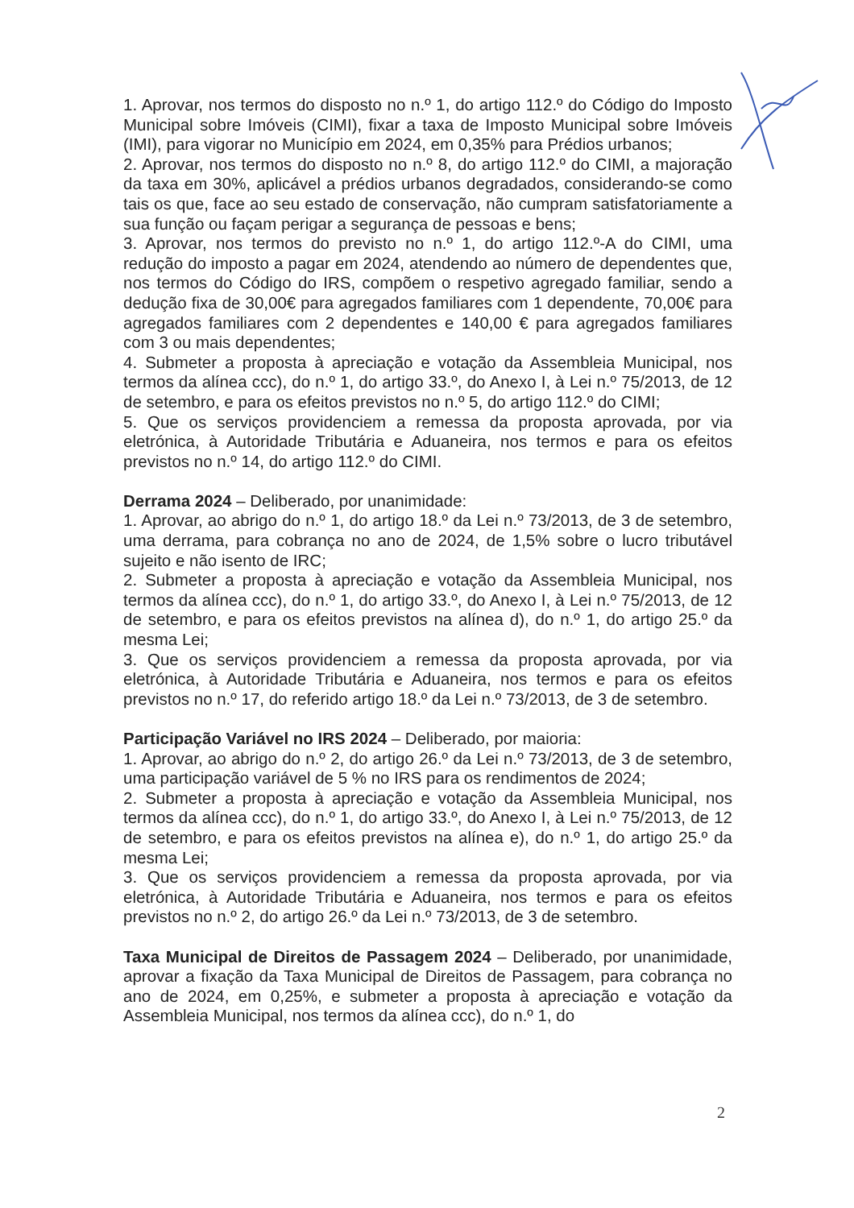1. Aprovar, nos termos do disposto no n.º 1, do artigo 112.º do Código do Imposto Municipal sobre Imóveis (CIMI), fixar a taxa de Imposto Municipal sobre Imóveis (IMI), para vigorar no Município em 2024, em 0,35% para Prédios urbanos;
2. Aprovar, nos termos do disposto no n.º 8, do artigo 112.º do CIMI, a majoração da taxa em 30%, aplicável a prédios urbanos degradados, considerando-se como tais os que, face ao seu estado de conservação, não cumpram satisfatoriamente a sua função ou façam perigar a segurança de pessoas e bens;
3. Aprovar, nos termos do previsto no n.º 1, do artigo 112.º-A do CIMI, uma redução do imposto a pagar em 2024, atendendo ao número de dependentes que, nos termos do Código do IRS, compõem o respetivo agregado familiar, sendo a dedução fixa de 30,00€ para agregados familiares com 1 dependente, 70,00€ para agregados familiares com 2 dependentes e 140,00 € para agregados familiares com 3 ou mais dependentes;
4. Submeter a proposta à apreciação e votação da Assembleia Municipal, nos termos da alínea ccc), do n.º 1, do artigo 33.º, do Anexo I, à Lei n.º 75/2013, de 12 de setembro, e para os efeitos previstos no n.º 5, do artigo 112.º do CIMI;
5. Que os serviços providenciem a remessa da proposta aprovada, por via eletrónica, à Autoridade Tributária e Aduaneira, nos termos e para os efeitos previstos no n.º 14, do artigo 112.º do CIMI.
Derrama 2024 – Deliberado, por unanimidade:
1. Aprovar, ao abrigo do n.º 1, do artigo 18.º da Lei n.º 73/2013, de 3 de setembro, uma derrama, para cobrança no ano de 2024, de 1,5% sobre o lucro tributável sujeito e não isento de IRC;
2. Submeter a proposta à apreciação e votação da Assembleia Municipal, nos termos da alínea ccc), do n.º 1, do artigo 33.º, do Anexo I, à Lei n.º 75/2013, de 12 de setembro, e para os efeitos previstos na alínea d), do n.º 1, do artigo 25.º da mesma Lei;
3. Que os serviços providenciem a remessa da proposta aprovada, por via eletrónica, à Autoridade Tributária e Aduaneira, nos termos e para os efeitos previstos no n.º 17, do referido artigo 18.º da Lei n.º 73/2013, de 3 de setembro.
Participação Variável no IRS 2024 – Deliberado, por maioria:
1. Aprovar, ao abrigo do n.º 2, do artigo 26.º da Lei n.º 73/2013, de 3 de setembro, uma participação variável de 5 % no IRS para os rendimentos de 2024;
2. Submeter a proposta à apreciação e votação da Assembleia Municipal, nos termos da alínea ccc), do n.º 1, do artigo 33.º, do Anexo I, à Lei n.º 75/2013, de 12 de setembro, e para os efeitos previstos na alínea e), do n.º 1, do artigo 25.º da mesma Lei;
3. Que os serviços providenciem a remessa da proposta aprovada, por via eletrónica, à Autoridade Tributária e Aduaneira, nos termos e para os efeitos previstos no n.º 2, do artigo 26.º da Lei n.º 73/2013, de 3 de setembro.
Taxa Municipal de Direitos de Passagem 2024 – Deliberado, por unanimidade, aprovar a fixação da Taxa Municipal de Direitos de Passagem, para cobrança no ano de 2024, em 0,25%, e submeter a proposta à apreciação e votação da Assembleia Municipal, nos termos da alínea ccc), do n.º 1, do
2